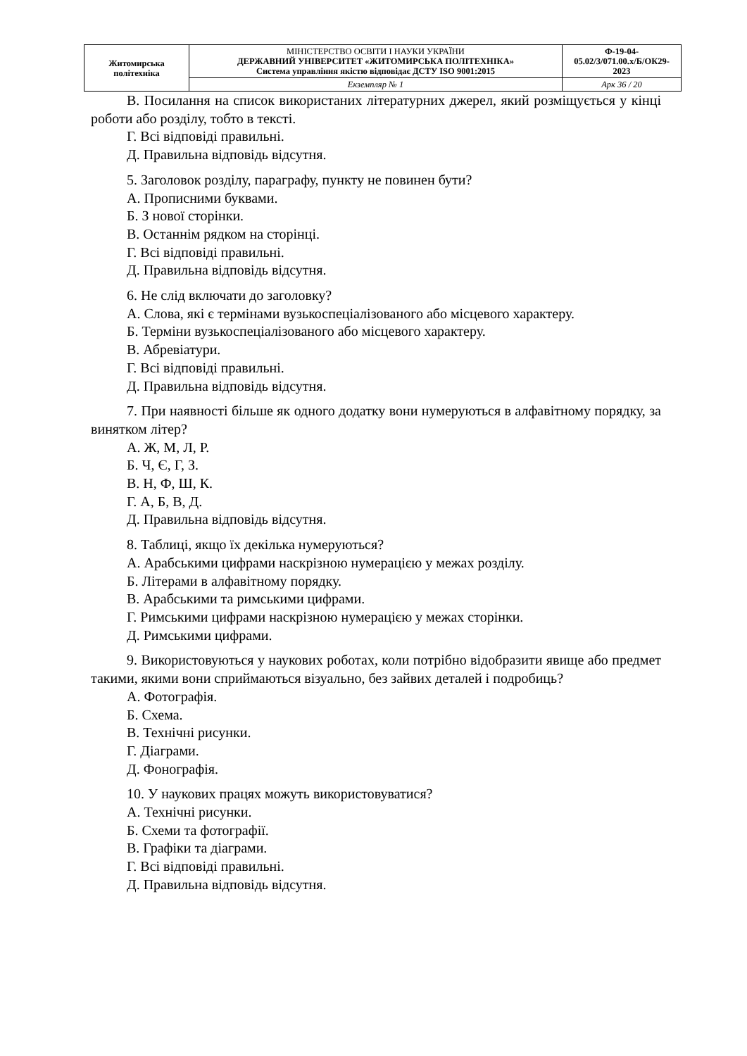| Житомирська політехніка | МІНІСТЕРСТВО ОСВІТИ І НАУКИ УКРАЇНИ ДЕРЖАВНИЙ УНІВЕРСИТЕТ «ЖИТОМИРСЬКА ПОЛІТЕХНІКА» Система управління якістю відповідає ДСТУ ISO 9001:2015 | Ф-19-04- 05.02/3/071.00.х/Б/ОК29- 2023 |
| | Екземпляр № 1 | Арк 36 / 20 |
В. Посилання на список використаних літературних джерел, який розміщується у кінці роботи або розділу, тобто в тексті.
Г. Всі відповіді правильні.
Д. Правильна відповідь відсутня.
5. Заголовок розділу, параграфу, пункту не повинен бути?
А. Прописними буквами.
Б. З нової сторінки.
В. Останнім рядком на сторінці.
Г. Всі відповіді правильні.
Д. Правильна відповідь відсутня.
6. Не слід включати до заголовку?
А. Слова, які є термінами вузькоспеціалізованого або місцевого характеру.
Б. Терміни вузькоспеціалізованого або місцевого характеру.
В. Абревіатури.
Г. Всі відповіді правильні.
Д. Правильна відповідь відсутня.
7. При наявності більше як одного додатку вони нумеруються в алфавітному порядку, за винятком літер?
А. Ж, М, Л, Р.
Б. Ч, Є, Г, З.
В. Н, Ф, Ш, К.
Г. А, Б, В, Д.
Д. Правильна відповідь відсутня.
8. Таблиці, якщо їх декілька нумеруються?
А. Арабськими цифрами наскрізною нумерацією у межах розділу.
Б. Літерами в алфавітному порядку.
В. Арабськими та римськими цифрами.
Г. Римськими цифрами наскрізною нумерацією у межах сторінки.
Д. Римськими цифрами.
9. Використовуються у наукових роботах, коли потрібно відобразити явище або предмет такими, якими вони сприймаються візуально, без зайвих деталей і подробиць?
А. Фотографія.
Б. Схема.
В. Технічні рисунки.
Г. Діаграми.
Д. Фонографія.
10. У наукових працях можуть використовуватися?
А. Технічні рисунки.
Б. Схеми та фотографії.
В. Графіки та діаграми.
Г. Всі відповіді правильні.
Д. Правильна відповідь відсутня.